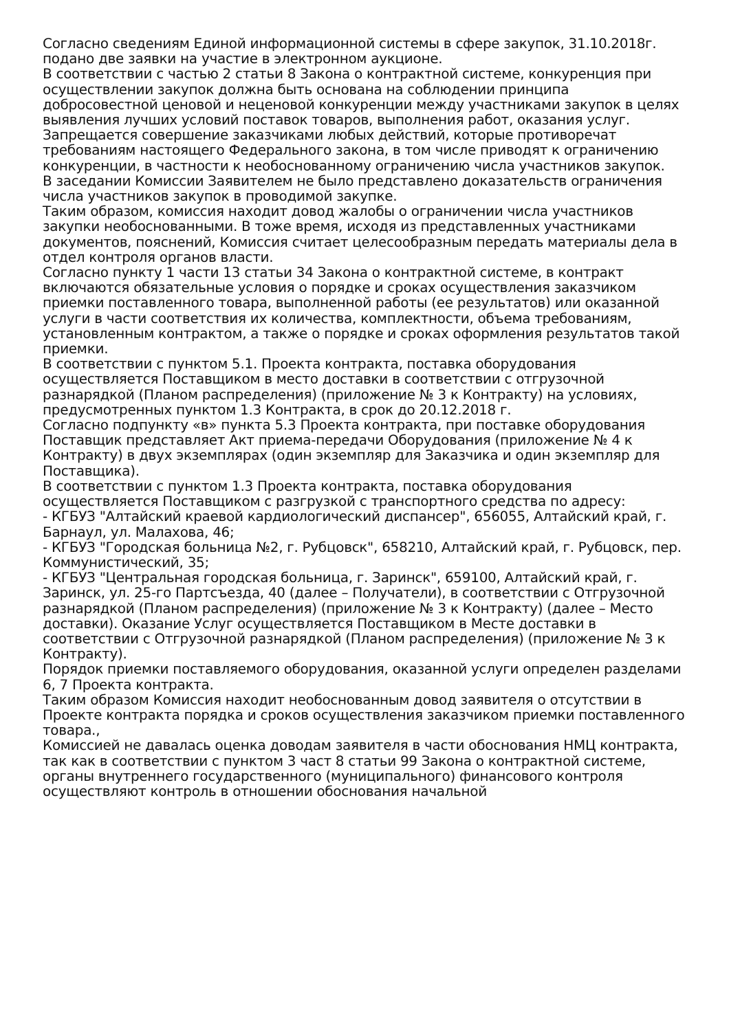Согласно сведениям Единой информационной системы в сфере закупок, 31.10.2018г. подано две заявки на участие в электронном аукционе.
В соответствии с частью 2 статьи 8 Закона о контрактной системе, конкуренция при осуществлении закупок должна быть основана на соблюдении принципа добросовестной ценовой и неценовой конкуренции между участниками закупок в целях выявления лучших условий поставок товаров, выполнения работ, оказания услуг. Запрещается совершение заказчиками любых действий, которые противоречат требованиям настоящего Федерального закона, в том числе приводят к ограничению конкуренции, в частности к необоснованному ограничению числа участников закупок.
В заседании Комиссии Заявителем не было представлено доказательств ограничения числа участников закупок в проводимой закупке.
Таким образом, комиссия находит довод жалобы о ограничении числа участников закупки необоснованными. В тоже время, исходя из представленных участниками документов, пояснений, Комиссия считает целесообразным передать материалы дела в отдел контроля органов власти.
Согласно пункту 1 части 13 статьи 34 Закона о контрактной системе, в контракт включаются обязательные условия о порядке и сроках осуществления заказчиком приемки поставленного товара, выполненной работы (ее результатов) или оказанной услуги в части соответствия их количества, комплектности, объема требованиям, установленным контрактом, а также о порядке и сроках оформления результатов такой приемки.
В соответствии с пунктом 5.1. Проекта контракта, поставка оборудования осуществляется Поставщиком в место доставки в соответствии с отгрузочной разнарядкой (Планом распределения) (приложение № 3 к Контракту) на условиях, предусмотренных пунктом 1.3 Контракта, в срок до 20.12.2018 г.
Согласно подпункту «в» пункта 5.3 Проекта контракта, при поставке оборудования Поставщик представляет Акт приема-передачи Оборудования (приложение № 4 к Контракту) в двух экземплярах (один экземпляр для Заказчика и один экземпляр для Поставщика).
В соответствии с пунктом 1.3 Проекта контракта, поставка оборудования осуществляется Поставщиком с разгрузкой с транспортного средства по адресу:
- КГБУЗ "Алтайский краевой кардиологический диспансер", 656055, Алтайский край, г. Барнаул, ул. Малахова, 46;
- КГБУЗ "Городская больница №2, г. Рубцовск", 658210, Алтайский край, г. Рубцовск, пер. Коммунистический, 35;
- КГБУЗ "Центральная городская больница, г. Заринск", 659100, Алтайский край, г. Заринск, ул. 25-го Партсъезда, 40 (далее – Получатели), в соответствии с Отгрузочной разнарядкой (Планом распределения) (приложение № 3 к Контракту) (далее – Место доставки). Оказание Услуг осуществляется Поставщиком в Месте доставки в соответствии с Отгрузочной разнарядкой (Планом распределения) (приложение № 3 к Контракту).
Порядок приемки поставляемого оборудования, оказанной услуги определен разделами 6, 7 Проекта контракта.
Таким образом Комиссия находит необоснованным довод заявителя о отсутствии в Проекте контракта порядка и сроков осуществления заказчиком приемки поставленного товара.,
Комиссией не давалась оценка доводам заявителя в части обоснования НМЦ контракта, так как в соответствии с пунктом 3 част 8 статьи 99 Закона о контрактной системе, органы внутреннего государственного (муниципального) финансового контроля осуществляют контроль в отношении обоснования начальной